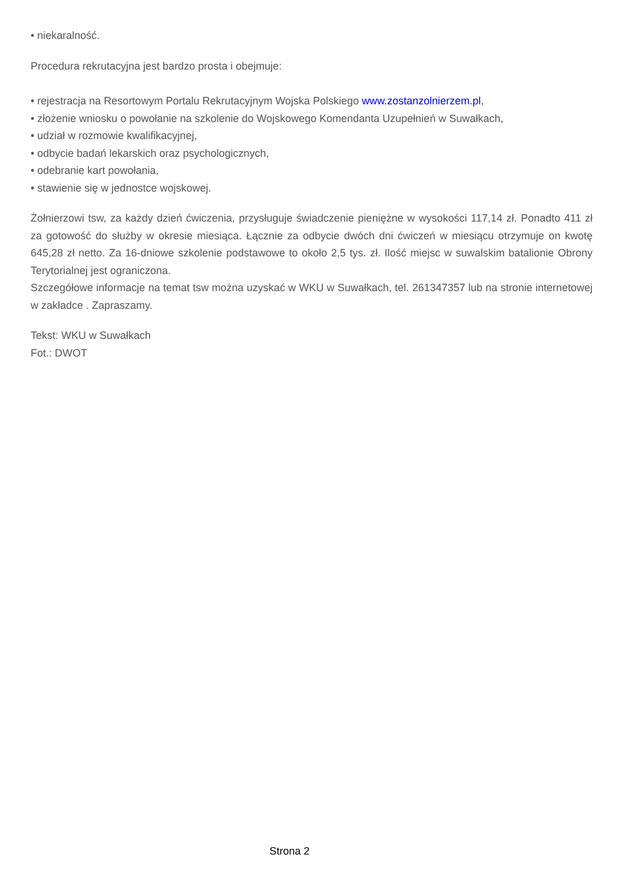• niekaralność.
Procedura rekrutacyjna jest bardzo prosta i obejmuje:
• rejestracja na Resortowym Portalu Rekrutacyjnym Wojska Polskiego www.zostanzolnierzem.pl,
• złożenie wniosku o powołanie na szkolenie do Wojskowego Komendanta Uzupełnień w Suwałkach,
• udział w rozmowie kwalifikacyjnej,
• odbycie badań lekarskich oraz psychologicznych,
• odebranie kart powołania,
• stawienie się w jednostce wojskowej.
Żołnierzowi tsw, za każdy dzień ćwiczenia, przysługuje świadczenie pieniężne w wysokości 117,14 zł. Ponadto 411 zł za gotowość do służby w okresie miesiąca. Łącznie za odbycie dwóch dni ćwiczeń w miesiącu otrzymuje on kwotę 645,28 zł netto. Za 16-dniowe szkolenie podstawowe to około 2,5 tys. zł. Ilość miejsc w suwalskim batalionie Obrony Terytorialnej jest ograniczona.
Szczegółowe informacje na temat tsw można uzyskać w WKU w Suwałkach, tel. 261347357 lub na stronie internetowej w zakładce . Zapraszamy.
Tekst: WKU w Suwałkach
Fot.: DWOT
Strona 2